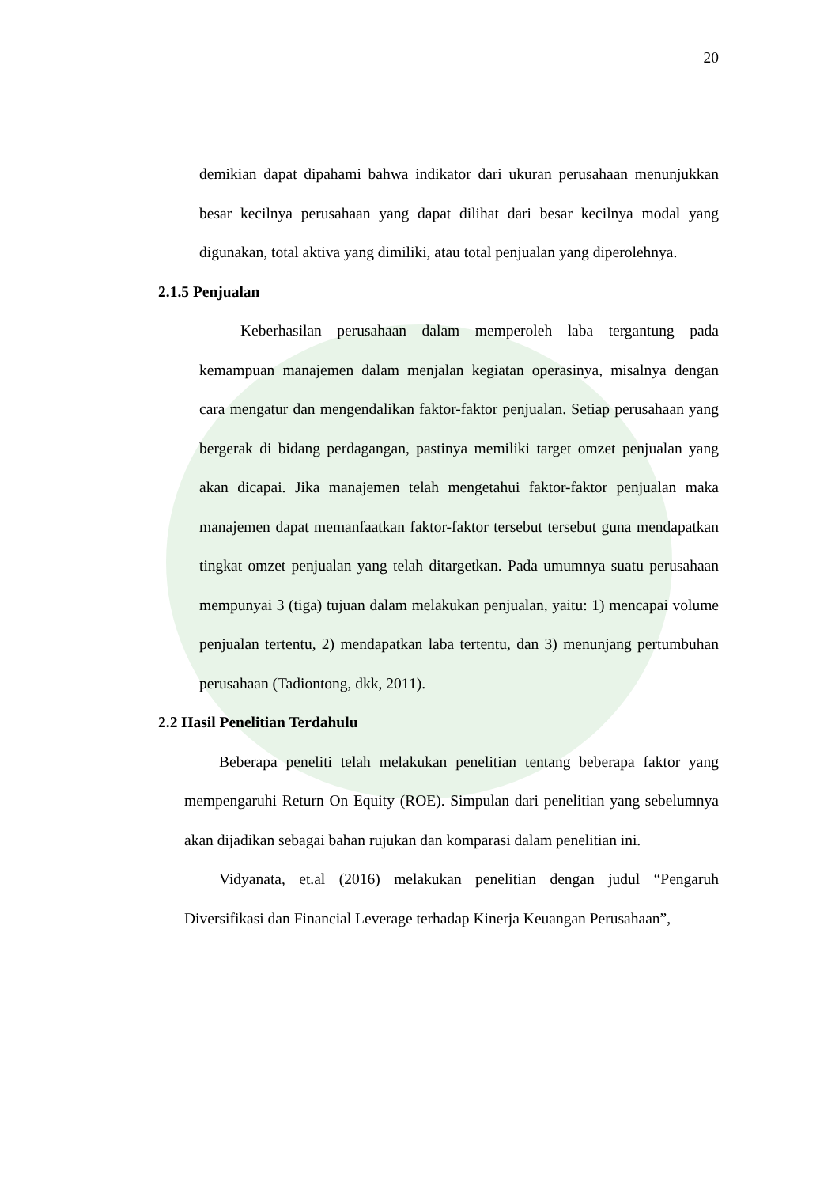20
demikian dapat dipahami bahwa indikator dari ukuran perusahaan menunjukkan besar kecilnya perusahaan yang dapat dilihat dari besar kecilnya modal yang digunakan, total aktiva yang dimiliki, atau total penjualan yang diperolehnya.
2.1.5 Penjualan
Keberhasilan perusahaan dalam memperoleh laba tergantung pada kemampuan manajemen dalam menjalan kegiatan operasinya, misalnya dengan cara mengatur dan mengendalikan faktor-faktor penjualan. Setiap perusahaan yang bergerak di bidang perdagangan, pastinya memiliki target omzet penjualan yang akan dicapai. Jika manajemen telah mengetahui faktor-faktor penjualan maka manajemen dapat memanfaatkan faktor-faktor tersebut tersebut guna mendapatkan tingkat omzet penjualan yang telah ditargetkan. Pada umumnya suatu perusahaan mempunyai 3 (tiga) tujuan dalam melakukan penjualan, yaitu: 1) mencapai volume penjualan tertentu, 2) mendapatkan laba tertentu, dan 3) menunjang pertumbuhan perusahaan (Tadiontong, dkk, 2011).
2.2 Hasil Penelitian Terdahulu
Beberapa peneliti telah melakukan penelitian tentang beberapa faktor yang mempengaruhi Return On Equity (ROE). Simpulan dari penelitian yang sebelumnya akan dijadikan sebagai bahan rujukan dan komparasi dalam penelitian ini.
Vidyanata, et.al (2016) melakukan penelitian dengan judul “Pengaruh Diversifikasi dan Financial Leverage terhadap Kinerja Keuangan Perusahaan”,